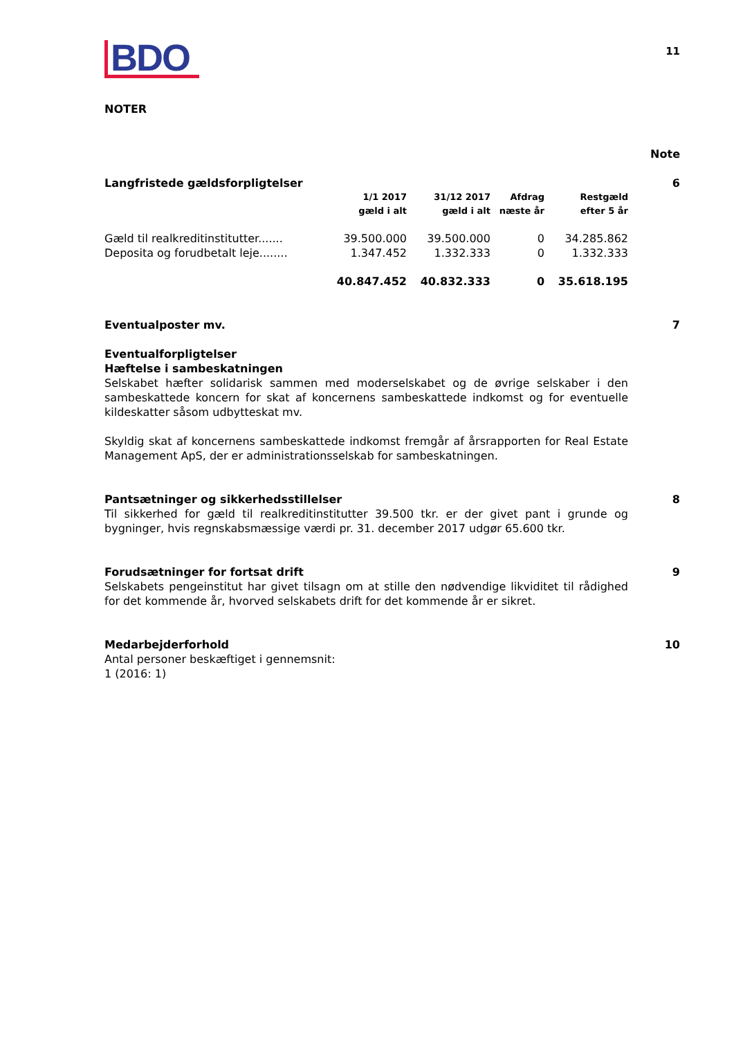BDO
11
NOTER
Note
Langfristede gældsforpligtelser 6
| | 1/1 2017 gæld i alt | 31/12 2017 gæld i alt | Afdrag næste år | Restgæld efter 5 år |
| --- | --- | --- | --- | --- |
| Gæld til realkreditinstitutter....... | 39.500.000 | 39.500.000 | 0 | 34.285.862 |
| Deposita og forudbetalt leje........ | 1.347.452 | 1.332.333 | 0 | 1.332.333 |
| | 40.847.452 | 40.832.333 | 0 | 35.618.195 |
Eventualposter mv. 7
Eventualforpligtelser
Hæftelse i sambeskatningen
Selskabet hæfter solidarisk sammen med moderselskabet og de øvrige selskaber i den sambeskattede koncern for skat af koncernens sambeskattede indkomst og for eventuelle kildeskatter såsom udbytteskat mv.
Skyldig skat af koncernens sambeskattede indkomst fremgår af årsrapporten for Real Estate Management ApS, der er administrationsselskab for sambeskatningen.
Pantsætninger og sikkerhedsstillelser 8
Til sikkerhed for gæld til realkreditinstitutter 39.500 tkr. er der givet pant i grunde og bygninger, hvis regnskabsmæssige værdi pr. 31. december 2017 udgør 65.600 tkr.
Forudsætninger for fortsat drift 9
Selskabets pengeinstitut har givet tilsagn om at stille den nødvendige likviditet til rådighed for det kommende år, hvorved selskabets drift for det kommende år er sikret.
Medarbejderforhold 10
Antal personer beskæftiget i gennemsnit:
1 (2016: 1)